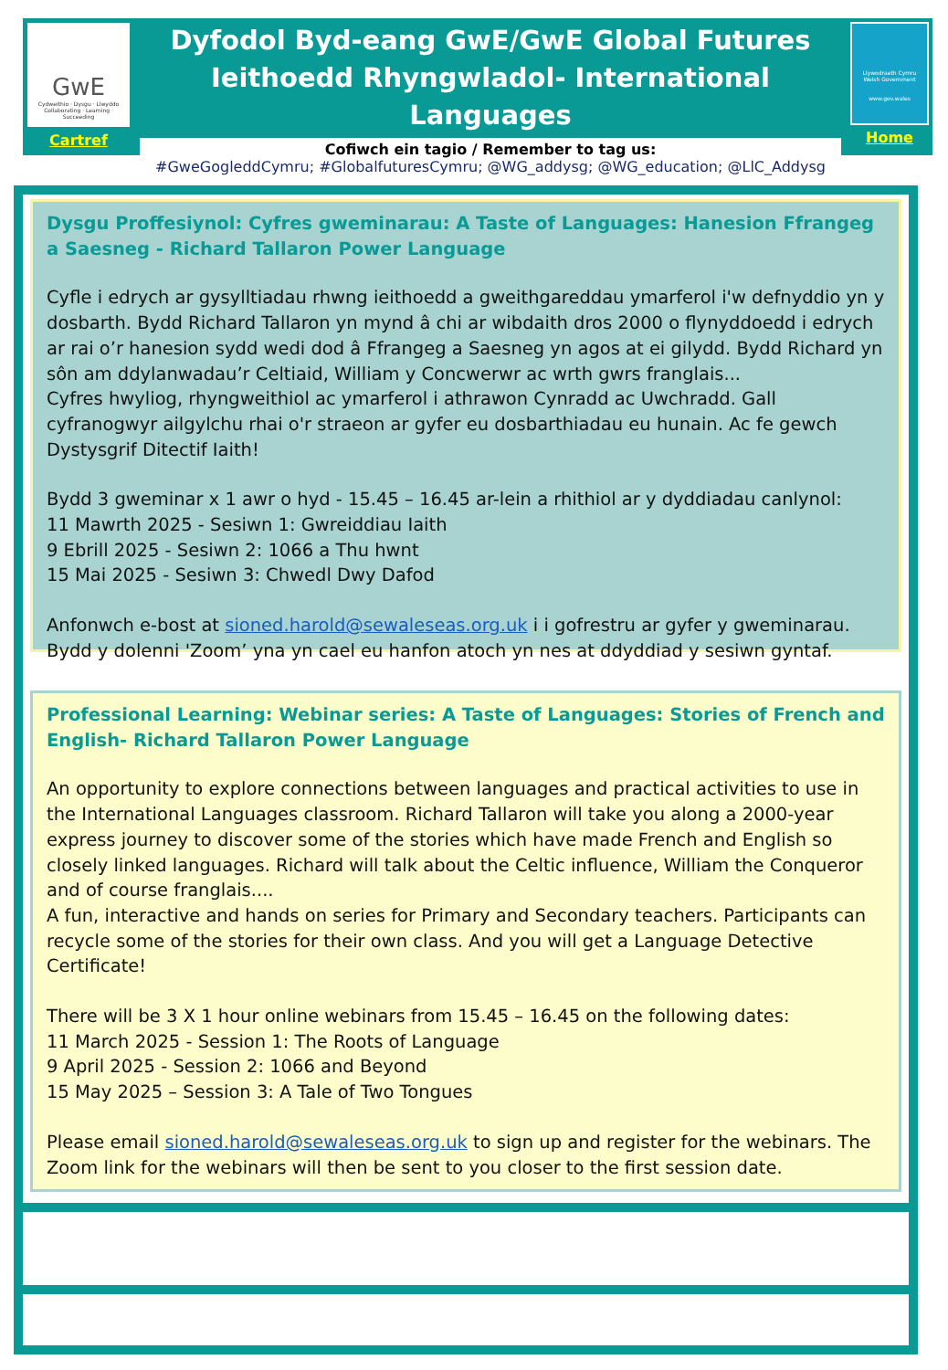GwE
Cydweithio · Dysgu · Llwyddo
Collaborating · Learning · Succeeding
Cartref
Dyfodol Byd-eang GwE/GwE Global Futures
Ieithoedd Rhyngwladol- International Languages
Cofiwch ein tagio / Remember to tag us:
#GweGogleddCymru; #GlobalfuturesCymru; @WG_addysg; @WG_education; @LlC_Addysg
Llywodraeth Cymru
Welsh Government
www.gov.wales
Home
Dysgu Proffesiynol: Cyfres gweminarau: A Taste of Languages: Hanesion Ffrangeg a Saesneg - Richard Tallaron Power Language
Cyfle i edrych ar gysylltiadau rhwng ieithoedd a gweithgareddau ymarferol i'w defnyddio yn y dosbarth. Bydd Richard Tallaron yn mynd â chi ar wibdaith dros 2000 o flynyddoedd i edrych ar rai o’r hanesion sydd wedi dod â Ffrangeg a Saesneg yn agos at ei gilydd. Bydd Richard yn sôn am ddylanwadau’r Celtiaid, William y Concwerwr ac wrth gwrs franglais...
Cyfres hwyliog, rhyngweithiol ac ymarferol i athrawon Cynradd ac Uwchradd. Gall cyfranogwyr ailgylchu rhai o'r straeon ar gyfer eu dosbarthiadau eu hunain. Ac fe gewch Dystysgrif Ditectif Iaith!
Bydd 3 gweminar x 1 awr o hyd - 15.45 – 16.45 ar-lein a rhithiol ar y dyddiadau canlynol:
11 Mawrth 2025 - Sesiwn 1: Gwreiddiau Iaith
9 Ebrill 2025 - Sesiwn 2: 1066 a Thu hwnt
15 Mai 2025 - Sesiwn 3: Chwedl Dwy Dafod
Anfonwch e-bost at sioned.harold@sewaleseas.org.uk i i gofrestru ar gyfer y gweminarau. Bydd y dolenni 'Zoom’ yna yn cael eu hanfon atoch yn nes at ddyddiad y sesiwn gyntaf.
Professional Learning: Webinar series: A Taste of Languages: Stories of French and English- Richard Tallaron Power Language
An opportunity to explore connections between languages and practical activities to use in the International Languages classroom. Richard Tallaron will take you along a 2000-year express journey to discover some of the stories which have made French and English so closely linked languages. Richard will talk about the Celtic influence, William the Conqueror and of course franglais....
A fun, interactive and hands on series for Primary and Secondary teachers. Participants can recycle some of the stories for their own class. And you will get a Language Detective Certificate!
There will be 3 X 1 hour online webinars from 15.45 – 16.45 on the following dates:
11 March 2025 - Session 1: The Roots of Language
9 April 2025 - Session 2: 1066 and Beyond
15 May 2025 – Session 3: A Tale of Two Tongues
Please email sioned.harold@sewaleseas.org.uk to sign up and register for the webinars. The Zoom link for the webinars will then be sent to you closer to the first session date.